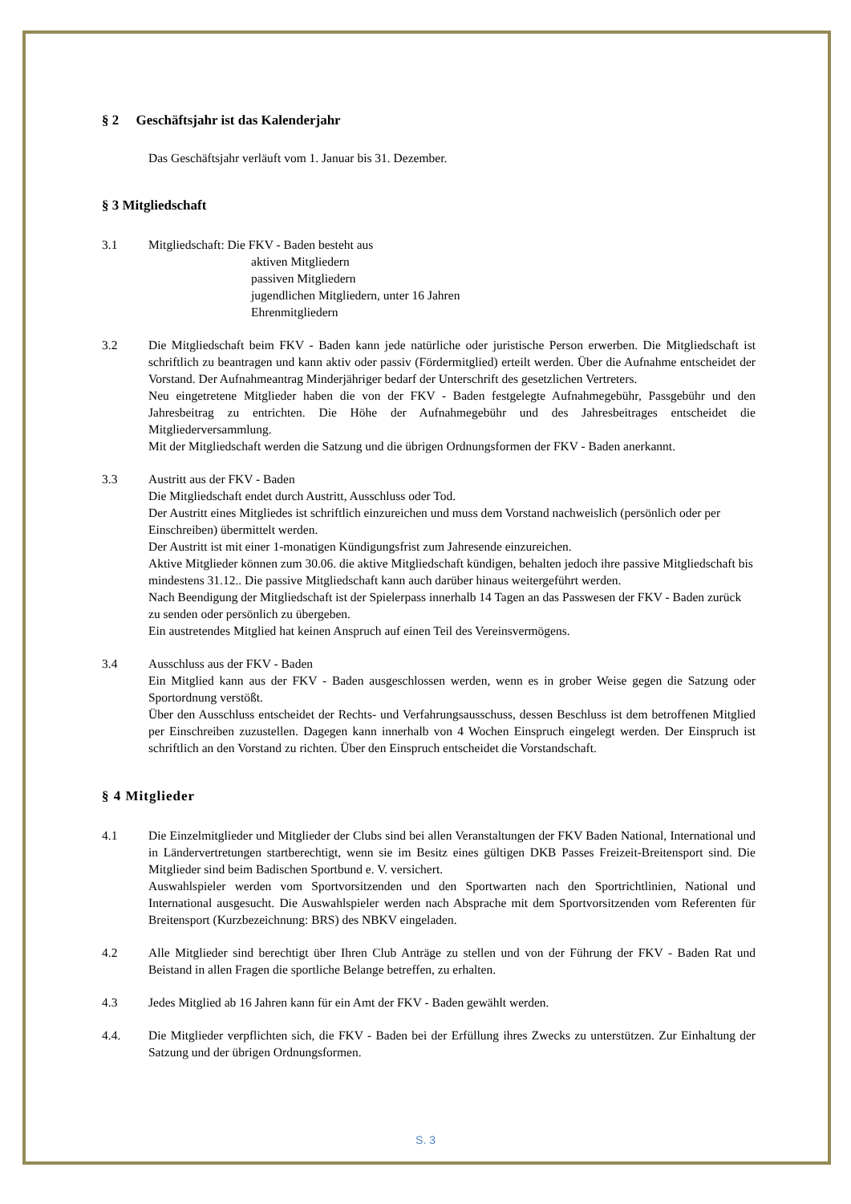§ 2 Geschäftsjahr ist das Kalenderjahr
Das Geschäftsjahr verläuft vom 1. Januar bis 31. Dezember.
§ 3 Mitgliedschaft
3.1 Mitgliedschaft: Die FKV - Baden besteht aus
aktiven Mitgliedern
passiven Mitgliedern
jugendlichen Mitgliedern, unter 16 Jahren
Ehrenmitgliedern
3.2 Die Mitgliedschaft beim FKV - Baden kann jede natürliche oder juristische Person erwerben. Die Mitgliedschaft ist schriftlich zu beantragen und kann aktiv oder passiv (Fördermitglied) erteilt werden. Über die Aufnahme entscheidet der Vorstand. Der Aufnahmeantrag Minderjähriger bedarf der Unterschrift des gesetzlichen Vertreters.
Neu eingetretene Mitglieder haben die von der FKV - Baden festgelegte Aufnahmegebühr, Passgebühr und den Jahresbeitrag zu entrichten. Die Höhe der Aufnahmegebühr und des Jahresbeitrages entscheidet die Mitgliederversammlung.
Mit der Mitgliedschaft werden die Satzung und die übrigen Ordnungsformen der FKV - Baden anerkannt.
3.3 Austritt aus der FKV - Baden
Die Mitgliedschaft endet durch Austritt, Ausschluss oder Tod.
Der Austritt eines Mitgliedes ist schriftlich einzureichen und muss dem Vorstand nachweislich (persönlich oder per Einschreiben) übermittelt werden.
Der Austritt ist mit einer 1-monatigen Kündigungsfrist zum Jahresende einzureichen.
Aktive Mitglieder können zum 30.06. die aktive Mitgliedschaft kündigen, behalten jedoch ihre passive Mitgliedschaft bis mindestens 31.12.. Die passive Mitgliedschaft kann auch darüber hinaus weitergeführt werden.
Nach Beendigung der Mitgliedschaft ist der Spielerpass innerhalb 14 Tagen an das Passwesen der FKV - Baden zurück zu senden oder persönlich zu übergeben.
Ein austretendes Mitglied hat keinen Anspruch auf einen Teil des Vereinsvermögens.
3.4 Ausschluss aus der FKV - Baden
Ein Mitglied kann aus der FKV - Baden ausgeschlossen werden, wenn es in grober Weise gegen die Satzung oder Sportordnung verstößt.
Über den Ausschluss entscheidet der Rechts- und Verfahrungsausschuss, dessen Beschluss ist dem betroffenen Mitglied per Einschreiben zuzustellen. Dagegen kann innerhalb von 4 Wochen Einspruch eingelegt werden. Der Einspruch ist schriftlich an den Vorstand zu richten. Über den Einspruch entscheidet die Vorstandschaft.
§ 4 Mitglieder
4.1 Die Einzelmitglieder und Mitglieder der Clubs sind bei allen Veranstaltungen der FKV Baden National, International und in Ländervertretungen startberechtigt, wenn sie im Besitz eines gültigen DKB Passes Freizeit-Breitensport sind. Die Mitglieder sind beim Badischen Sportbund e. V. versichert.
Auswahlspieler werden vom Sportvorsitzenden und den Sportwarten nach den Sportrichtlinien, National und International ausgesucht. Die Auswahlspieler werden nach Absprache mit dem Sportvorsitzenden vom Referenten für Breitensport (Kurzbezeichnung: BRS) des NBKV eingeladen.
4.2 Alle Mitglieder sind berechtigt über Ihren Club Anträge zu stellen und von der Führung der FKV - Baden Rat und Beistand in allen Fragen die sportliche Belange betreffen, zu erhalten.
4.3 Jedes Mitglied ab 16 Jahren kann für ein Amt der FKV - Baden gewählt werden.
4.4. Die Mitglieder verpflichten sich, die FKV - Baden bei der Erfüllung ihres Zwecks zu unterstützen. Zur Einhaltung der Satzung und der übrigen Ordnungsformen.
S. 3